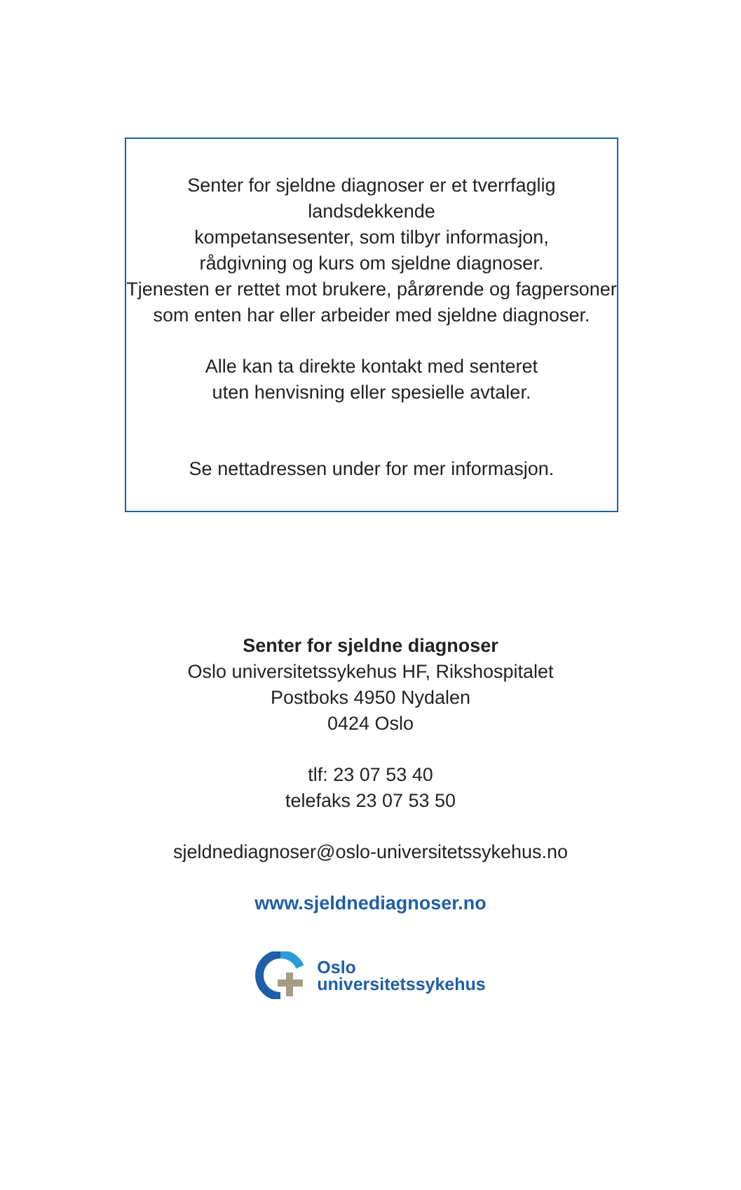Senter for sjeldne diagnoser er et tverrfaglig landsdekkende
kompetansesenter, som tilbyr informasjon,
rådgivning og kurs om sjeldne diagnoser.
Tjenesten er rettet mot brukere, pårørende og fagpersoner
som enten har eller arbeider med sjeldne diagnoser.
Alle kan ta direkte kontakt med senteret
uten henvisning eller spesielle avtaler.
Se nettadressen under for mer informasjon.
Senter for sjeldne diagnoser
Oslo universitetssykehus HF, Rikshospitalet
Postboks 4950 Nydalen
0424 Oslo
tlf: 23 07 53 40
telefaks 23 07 53 50
sjeldnediagnoser@oslo-universitetssykehus.no
www.sjeldnediagnoser.no
Oslo
universitetssykehus